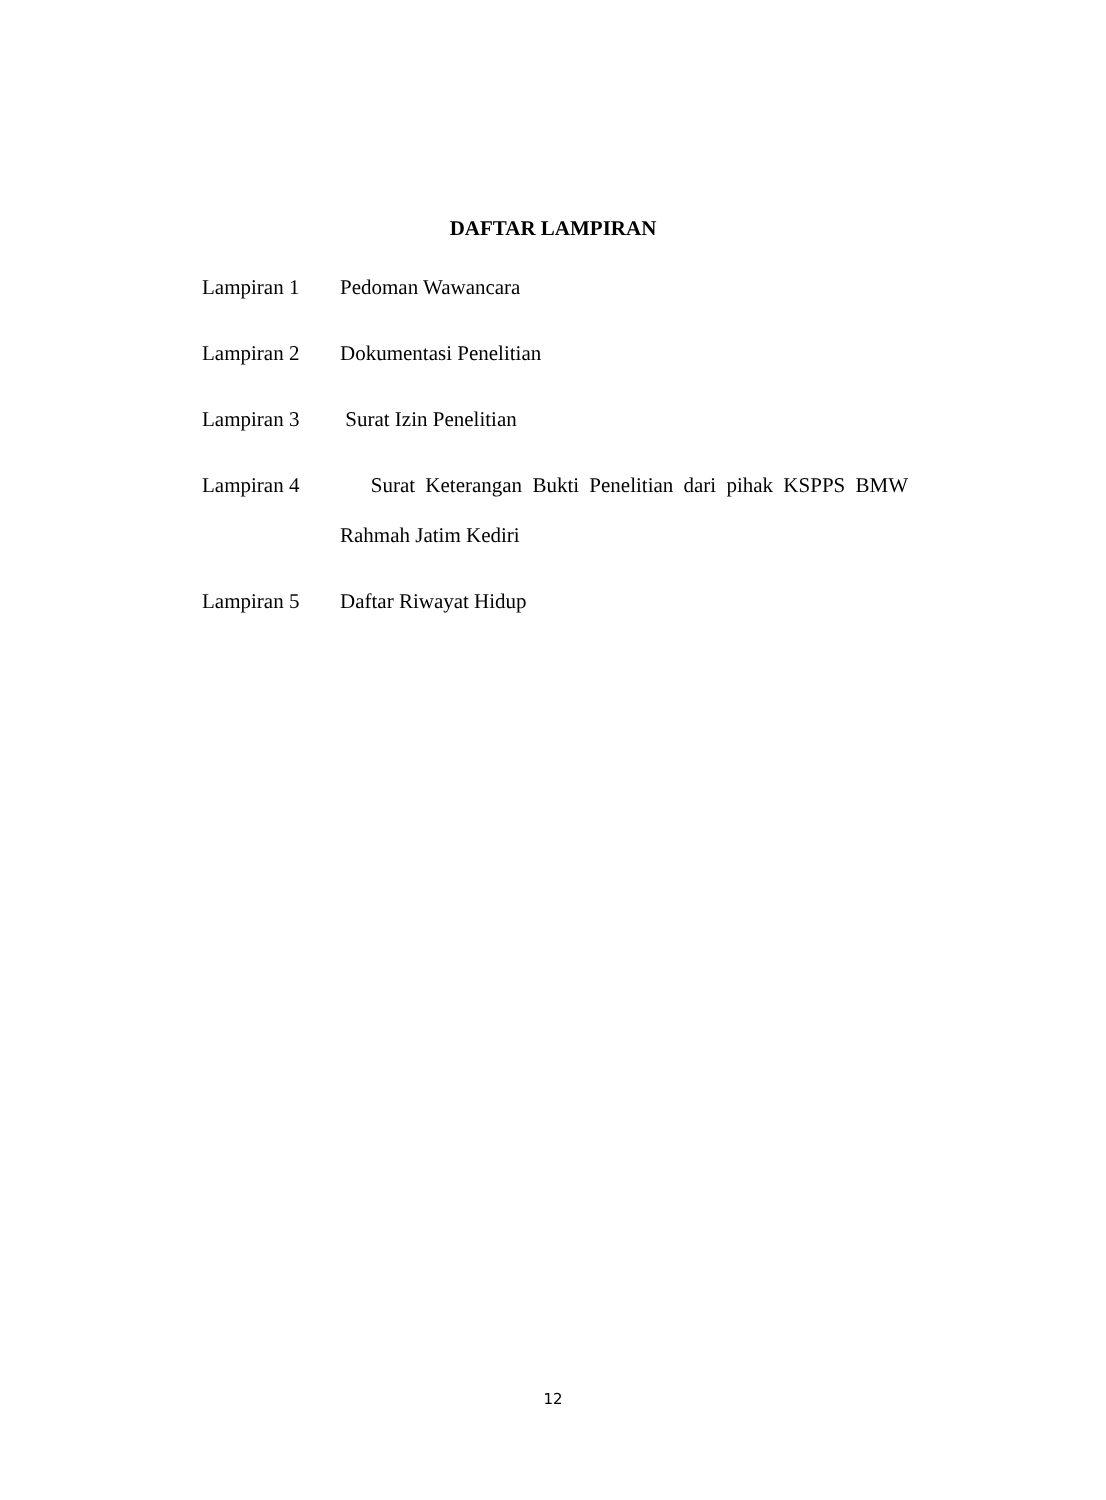DAFTAR LAMPIRAN
Lampiran 1 Pedoman Wawancara
Lampiran 2 Dokumentasi Penelitian
Lampiran 3 Surat Izin Penelitian
Lampiran 4 Surat Keterangan Bukti Penelitian dari pihak KSPPS BMW Rahmah Jatim Kediri
Lampiran 5 Daftar Riwayat Hidup
12